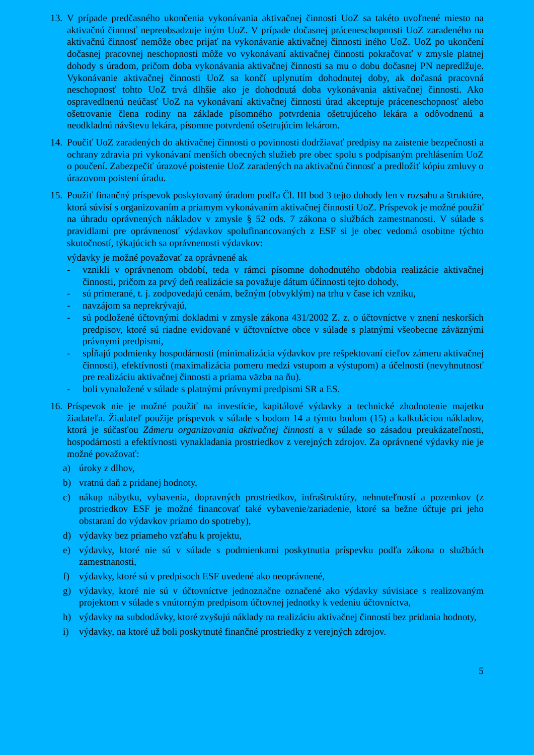13.
V prípade predčasného ukončenia vykonávania aktivačnej činnosti UoZ sa takéto uvoľnené miesto na aktivačnú činnosť nepreobsadzuje iným UoZ. V prípade dočasnej práceneschopnosti UoZ zaradeného na aktivačnú činnosť nemôže obec prijať na vykonávanie aktivačnej činnosti iného UoZ. UoZ po ukončení dočasnej pracovnej neschopnosti môže vo vykonávaní aktivačnej činnosti pokračovať v zmysle platnej dohody s úradom, pričom doba vykonávania aktivačnej činnosti sa mu o dobu dočasnej PN nepredlžuje. Vykonávanie aktivačnej činnosti UoZ sa končí uplynutím dohodnutej doby, ak dočasná pracovná neschopnosť tohto UoZ trvá dlhšie ako je dohodnutá doba vykonávania aktivačnej činnosti. Ako ospravedlnenú neúčasť UoZ na vykonávaní aktivačnej činnosti úrad akceptuje práceneschopnosť alebo ošetrovanie člena rodiny na základe písomného potvrdenia ošetrujúceho lekára a odôvodnenú a neodkladnú návštevu lekára, písomne potvrdenú ošetrujúcim lekárom.
14.
Poučiť UoZ zaradených do aktivačnej činnosti o povinnosti dodržiavať predpisy na zaistenie bezpečnosti a ochrany zdravia pri vykonávaní menších obecných služieb pre obec spolu s podpísaným prehlásením UoZ o poučení. Zabezpečiť úrazové poistenie UoZ zaradených na aktivačnú činnosť a predložiť kópiu zmluvy o úrazovom poistení úradu.
15.
Použiť finančný príspevok poskytovaný úradom podľa Čl. III bod 3 tejto dohody len v rozsahu a štruktúre, ktorá súvisí s organizovaním a priamym vykonávaním aktivačnej činnosti UoZ. Príspevok je možné použiť na úhradu oprávnených nákladov v zmysle § 52 ods. 7 zákona o službách zamestnanosti. V súlade s pravidlami pre oprávnenosť výdavkov spolufinancovaných z ESF si je obec vedomá osobitne týchto skutočností, týkajúcich sa oprávnenosti výdavkov:
výdavky je možné považovať za oprávnené ak
- vznikli v oprávnenom období, teda v rámci písomne dohodnutého obdobia realizácie aktivačnej činnosti, pričom za prvý deň realizácie sa považuje dátum účinnosti tejto dohody,
- sú primerané, t. j. zodpovedajú cenám, bežným (obvyklým) na trhu v čase ich vzniku,
- navzájom sa neprekrývajú,
- sú podložené účtovnými dokladmi v zmysle zákona 431/2002 Z. z. o účtovníctve v znení neskorších predpisov, ktoré sú riadne evidované v účtovníctve obce v súlade s platnými všeobecne záväznými právnymi predpismi,
- spĺňajú podmienky hospodárnosti (minimalizácia výdavkov pre rešpektovaní cieľov zámeru aktivačnej činnosti), efektívnosti (maximalizácia pomeru medzi vstupom a výstupom) a účelnosti (nevyhnutnosť pre realizáciu aktivačnej činnosti a priama väzba na ňu).
- boli vynaložené v súlade s platnými právnymi predpismi SR a ES.
16.
Príspevok nie je možné použiť na investície, kapitálové výdavky a technické zhodnotenie majetku žiadateľa. Žiadateľ použije príspevok v súlade s bodom 14 a týmto bodom (15) a kalkuláciou nákladov, ktorá je súčasťou Zámeru organizovania aktivačnej činnosti a v súlade so zásadou preukázateľnosti, hospodárnosti a efektívnosti vynakladania prostriedkov z verejných zdrojov. Za oprávnené výdavky nie je možné považovať:
a) úroky z dlhov,
b) vratnú daň z pridanej hodnoty,
c) nákup nábytku, vybavenia, dopravných prostriedkov, infraštruktúry, nehnuteľností a pozemkov (z prostriedkov ESF je možné financovať také vybavenie/zariadenie, ktoré sa bežne účtuje pri jeho obstaraní do výdavkov priamo do spotreby),
d) výdavky bez priameho vzťahu k projektu,
e) výdavky, ktoré nie sú v súlade s podmienkami poskytnutia príspevku podľa zákona o službách zamestnanosti,
f) výdavky, ktoré sú v predpisoch ESF uvedené ako neoprávnené,
g) výdavky, ktoré nie sú v účtovníctve jednoznačne označené ako výdavky súvisiace s realizovaným projektom v súlade s vnútorným predpisom účtovnej jednotky k vedeniu účtovníctva,
h) výdavky na subdodávky, ktoré zvyšujú náklady na realizáciu aktivačnej činností bez pridania hodnoty,
i) výdavky, na ktoré už boli poskytnuté finančné prostriedky z verejných zdrojov.
5